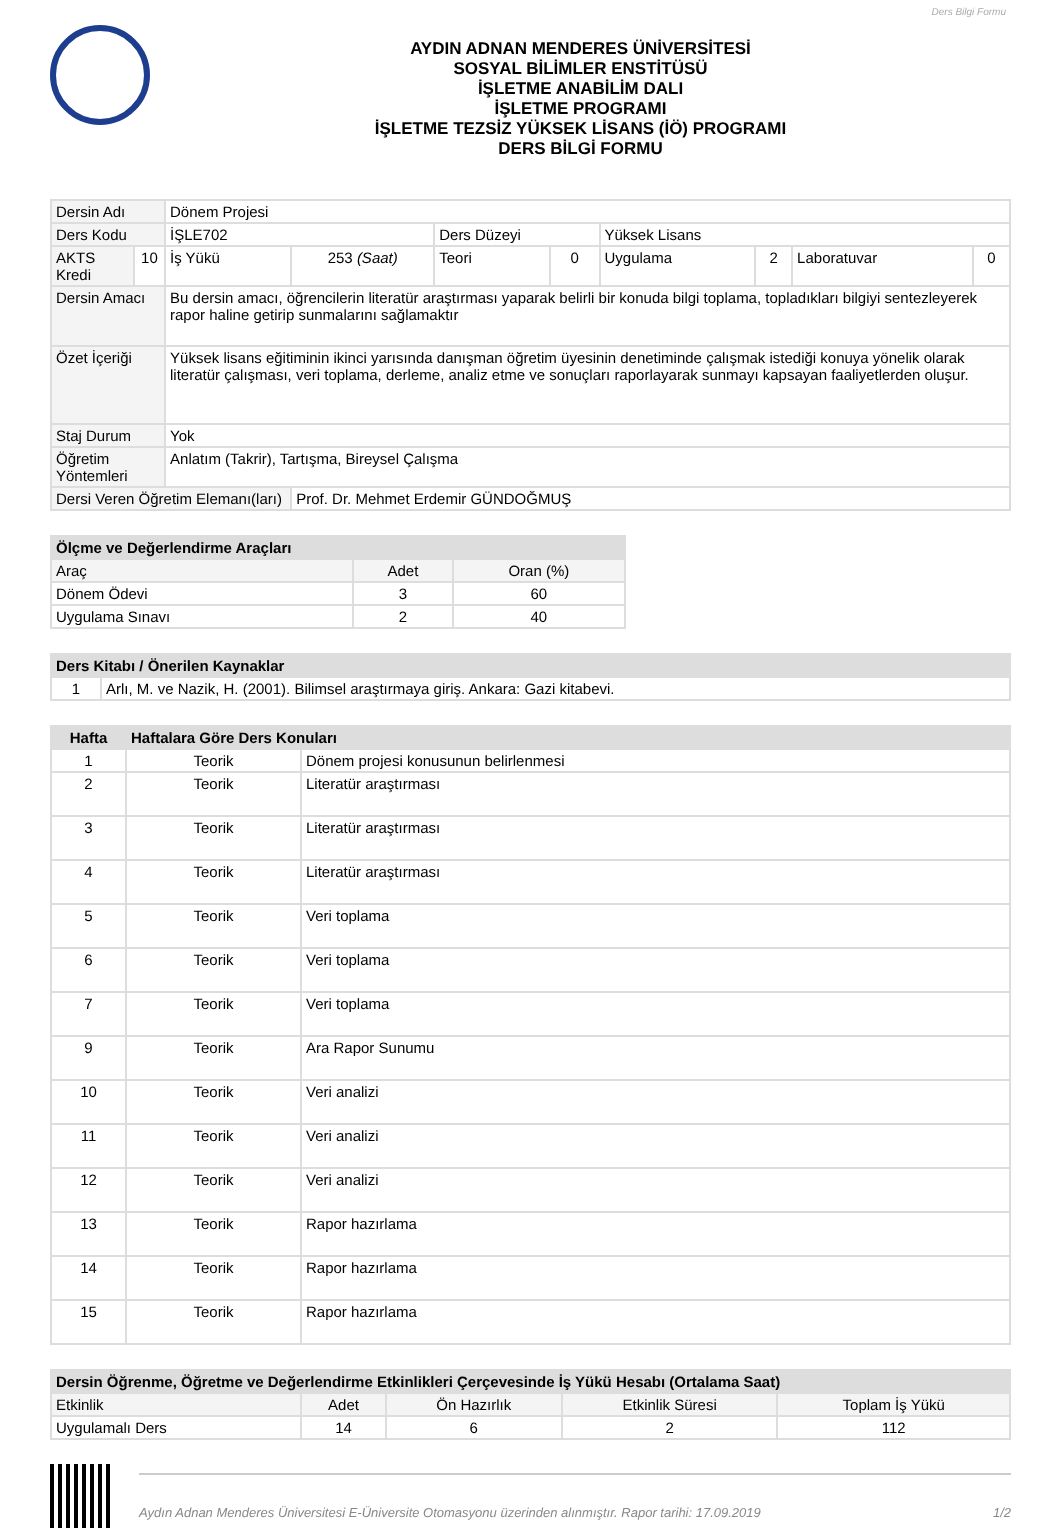Ders Bilgi Formu
AYDIN ADNAN MENDERES ÜNİVERSİTESİ
SOSYAL BİLİMLER ENSTİTÜSÜ
İŞLETME ANABİLİM DALI
İŞLETME PROGRAMI
İŞLETME TEZSİZ YÜKSEK LİSANS (İÖ) PROGRAMI
DERS BİLGİ FORMU
| Dersin Adı | | Dönem Projesi | | | | | | | |
| Ders Kodu | | İŞLE702 | | Ders Düzeyi | | Yüksek Lisans | | | |
| AKTS Kredi | 10 | İş Yükü | 253 (Saat) | Teori | 0 | Uygulama | 2 | Laboratuvar | 0 |
| Dersin Amacı | | Bu dersin amacı, öğrencilerin literatür araştırması yaparak belirli bir konuda bilgi toplama, topladıkları bilgiyi sentezleyerek rapor haline getirip sunmalarını sağlamaktır | | | | | | | |
| Özet İçeriği | | Yüksek lisans eğitiminin ikinci yarısında danışman öğretim üyesinin denetiminde çalışmak istediği konuya yönelik olarak literatür çalışması, veri toplama, derleme, analiz etme ve sonuçları raporlayarak sunmayı kapsayan faaliyetlerden oluşur. | | | | | | | |
| Staj Durum | | Yok | | | | | | | |
| Öğretim Yöntemleri | | Anlatım (Takrir), Tartışma, Bireysel Çalışma | | | | | | | |
| Dersi Veren Öğretim Elemanı(ları) | | | Prof. Dr. Mehmet Erdemir GÜNDOĞMUŞ | | | | | | |
| Ölçme ve Değerlendirme Araçları | | |
| --- | --- | --- |
| Araç | Adet | Oran (%) |
| Dönem Ödevi | 3 | 60 |
| Uygulama Sınavı | 2 | 40 |
| Ders Kitabı / Önerilen Kaynaklar | |
| --- | --- |
| 1 | Arlı, M. ve Nazik, H. (2001). Bilimsel araştırmaya giriş. Ankara: Gazi kitabevi. |
| Hafta | Haftalara Göre Ders Konuları | |
| --- | --- | --- |
| 1 | Teorik | Dönem projesi konusunun belirlenmesi |
| 2 | Teorik | Literatür araştırması |
| 3 | Teorik | Literatür araştırması |
| 4 | Teorik | Literatür araştırması |
| 5 | Teorik | Veri toplama |
| 6 | Teorik | Veri toplama |
| 7 | Teorik | Veri toplama |
| 9 | Teorik | Ara Rapor Sunumu |
| 10 | Teorik | Veri analizi |
| 11 | Teorik | Veri analizi |
| 12 | Teorik | Veri analizi |
| 13 | Teorik | Rapor hazırlama |
| 14 | Teorik | Rapor hazırlama |
| 15 | Teorik | Rapor hazırlama |
| Dersin Öğrenme, Öğretme ve Değerlendirme Etkinlikleri Çerçevesinde İş Yükü Hesabı (Ortalama Saat) | | | | |
| --- | --- | --- | --- | --- |
| Etkinlik | Adet | Ön Hazırlık | Etkinlik Süresi | Toplam İş Yükü |
| Uygulamalı Ders | 14 | 6 | 2 | 112 |
Aydın Adnan Menderes Üniversitesi E-Üniversite Otomasyonu üzerinden alınmıştır. Rapor tarihi: 17.09.2019 1/2